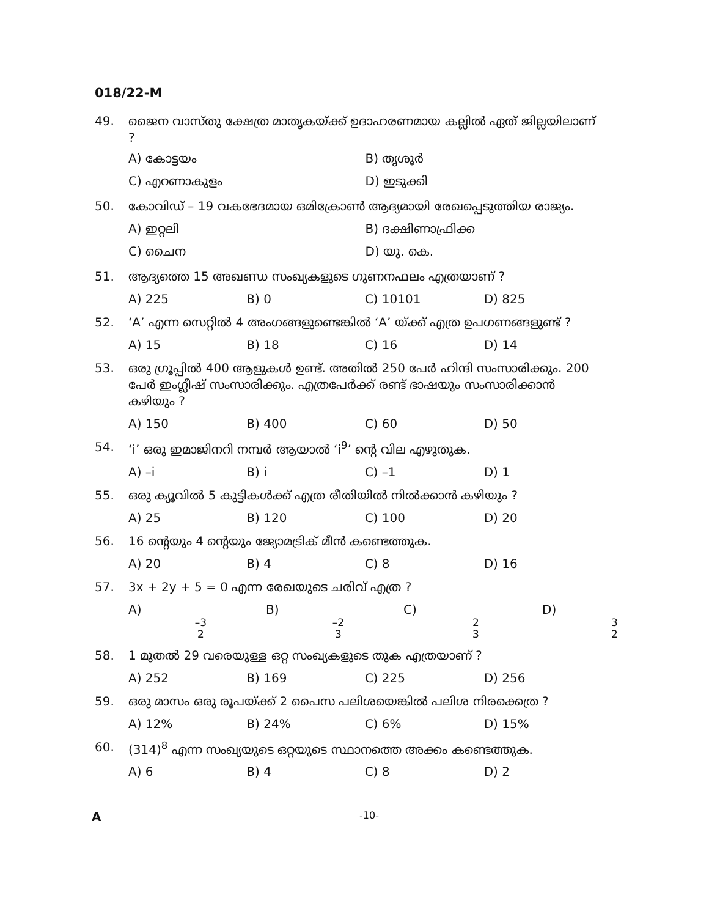018/22-M
49. ജൈന വാസ്തു ക്ഷേത്ര മാതൃകയ്ക്ക് ഉദാഹരണമായ കല്ലിൽ ഏത് ജില്ലയിലാണ് ?
A) കോട്ടയം B) തൃശൂർ
C) എറണാകുളം D) ഇടുക്കി
50. കോവിഡ് – 19 വകഭേദമായ ഒമിക്രോൺ ആദ്യമായി രേഖപ്പെടുത്തിയ രാജ്യം.
A) ഇറ്റലി B) ദക്ഷിണാഫ്രിക്ക
C) ചൈന D) യു. കെ.
51. ആദ്യത്തെ 15 അഖണ്ഡ സംഖ്യകളുടെ ഗുണനഫലം എത്രയാണ് ?
A) 225 B) 0 C) 10101 D) 825
52. ‘A’ എന്ന സെറ്റിൽ 4 അംഗങ്ങളുണ്ടെങ്കിൽ ‘A’ യ്ക്ക് എത്ര ഉപഗണങ്ങളുണ്ട് ?
A) 15 B) 18 C) 16 D) 14
53. ഒരു ഗ്രൂപ്പിൽ 400 ആളുകൾ ഉണ്ട്. അതിൽ 250 പേർ ഹിന്ദി സംസാരിക്കും. 200 പേർ ഇംഗ്ലീഷ് സംസാരിക്കും. എത്രപേർക്ക് രണ്ട് ഭാഷയും സംസാരിക്കാൻ കഴിയും ?
A) 150 B) 400 C) 60 D) 50
54. ‘i’ ഒരു ഇമാജിനറി നമ്പർ ആയാൽ ‘i<sup>9</sup>’ ന്റെ വില എഴുതുക.
A) –i B) i C) –1 D) 1
55. ഒരു ക്യൂവിൽ 5 കുട്ടികൾക്ക് എത്ര രീതിയിൽ നിൽക്കാൻ കഴിയും ?
A) 25 B) 120 C) 100 D) 20
56. 16 ന്റെയും 4 ന്റെയും ജ്യോമട്രിക് മീൻ കണ്ടെത്തുക.
A) 20 B) 4 C) 8 D) 16
57. 3x + 2y + 5 = 0 എന്ന രേഖയുടെ ചരിവ് എത്ര ?
A) –3 2 B) –2 3 C) 2 3 D) 3 2
58. 1 മുതൽ 29 വരെയുള്ള ഒറ്റ സംഖ്യകളുടെ തുക എത്രയാണ് ?
A) 252 B) 169 C) 225 D) 256
59. ഒരു മാസം ഒരു രൂപയ്ക്ക് 2 പൈസ പലിശയെങ്കിൽ പലിശ നിരക്കെത്ര ?
A) 12% B) 24% C) 6% D) 15%
60. (314)<sup>8</sup> എന്ന സംഖ്യയുടെ ഒറ്റയുടെ സ്ഥാനത്തെ അക്കം കണ്ടെത്തുക.
A) 6 B) 4 C) 8 D) 2
A -10-